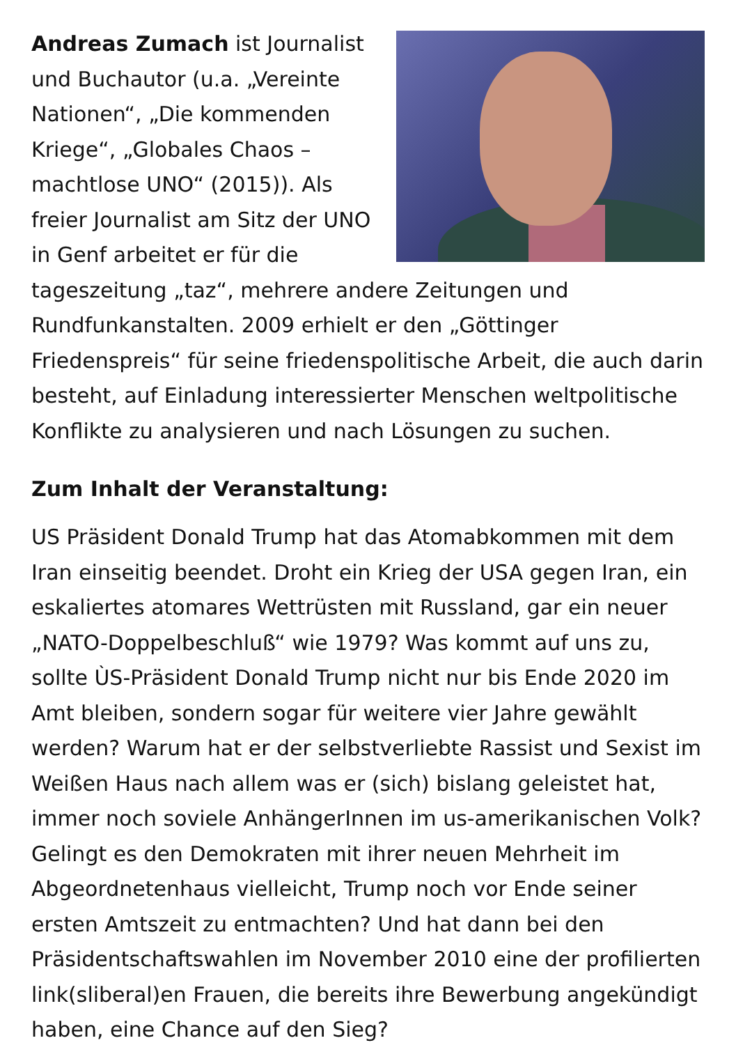Andreas Zumach ist Journalist und Buchautor (u.a. „Vereinte Nationen“, „Die kommenden Kriege“, „Globales Chaos – machtlose UNO“ (2015)). Als freier Journalist am Sitz der UNO in Genf arbeitet er für die tageszeitung „taz“, mehrere andere Zeitungen und Rundfunkanstalten. 2009 erhielt er den „Göttinger Friedenspreis“ für seine friedenspolitische Arbeit, die auch darin besteht, auf Einladung interessierter Menschen weltpolitische Konflikte zu analysieren und nach Lösungen zu suchen.
Zum Inhalt der Veranstaltung:
US Präsident Donald Trump hat das Atomabkommen mit dem Iran einseitig beendet. Droht ein Krieg der USA gegen Iran, ein eskaliertes atomares Wettrüsten mit Russland, gar ein neuer „NATO-Doppelbeschluß“ wie 1979? Was kommt auf uns zu, sollte ÙS-Präsident Donald Trump nicht nur bis Ende 2020 im Amt bleiben, sondern sogar für weitere vier Jahre gewählt werden? Warum hat er der selbstverliebte Rassist und Sexist im Weißen Haus nach allem was er (sich) bislang geleistet hat, immer noch soviele AnhängerInnen im us-amerikanischen Volk? Gelingt es den Demokraten mit ihrer neuen Mehrheit im Abgeordnetenhaus vielleicht, Trump noch vor Ende seiner ersten Amtszeit zu entmachten? Und hat dann bei den Präsidentschaftswahlen im November 2010 eine der profilierten link(sliberal)en Frauen, die bereits ihre Bewerbung angekündigt haben, eine Chance auf den Sieg?